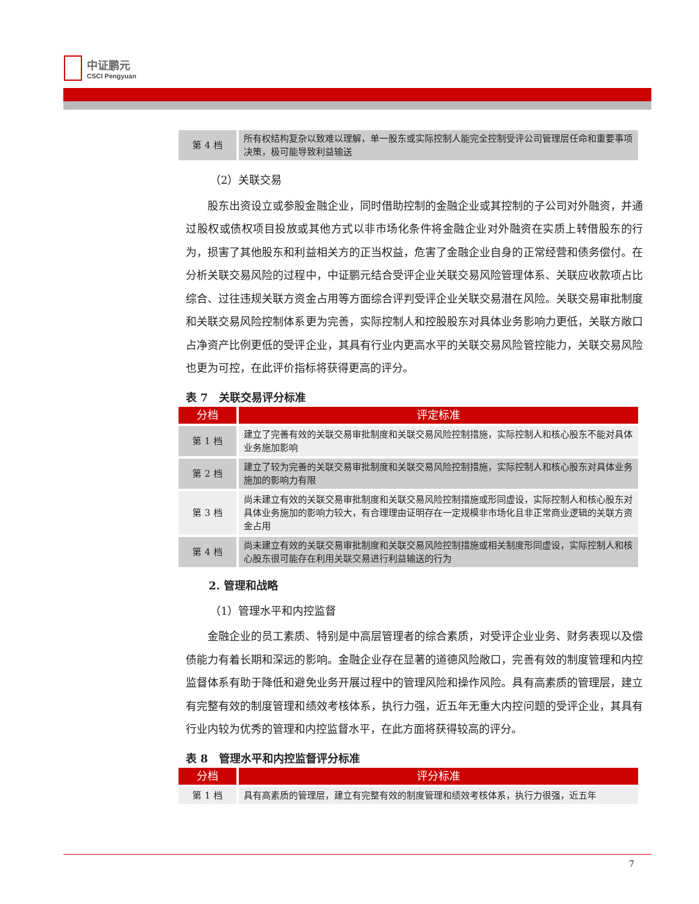中证鹏元
CSCI Pengyuan
| 第 4 档 | 所有权结构复杂以致难以理解，单一股东或实际控制人能完全控制受评公司管理层任命和重要事项决策，极可能导致利益输送 |
（2）关联交易
股东出资设立或参股金融企业，同时借助控制的金融企业或其控制的子公司对外融资，并通过股权或债权项目投放或其他方式以非市场化条件将金融企业对外融资在实质上转借股东的行为，损害了其他股东和利益相关方的正当权益，危害了金融企业自身的正常经营和债务偿付。在分析关联交易风险的过程中，中证鹏元结合受评企业关联交易风险管理体系、关联应收款项占比综合、过往违规关联方资金占用等方面综合评判受评企业关联交易潜在风险。关联交易审批制度和关联交易风险控制体系更为完善，实际控制人和控股股东对具体业务影响力更低，关联方敞口占净资产比例更低的受评企业，其具有行业内更高水平的关联交易风险管控能力，关联交易风险也更为可控，在此评价指标将获得更高的评分。
表 7　关联交易评分标准
| 分档 | 评定标准 |
| --- | --- |
| 第 1 档 | 建立了完善有效的关联交易审批制度和关联交易风险控制措施，实际控制人和核心股东不能对具体业务施加影响 |
| 第 2 档 | 建立了较为完善的关联交易审批制度和关联交易风险控制措施，实际控制人和核心股东对具体业务施加的影响力有限 |
| 第 3 档 | 尚未建立有效的关联交易审批制度和关联交易风险控制措施或形同虚设，实际控制人和核心股东对具体业务施加的影响力较大，有合理理由证明存在一定规模非市场化且非正常商业逻辑的关联方资金占用 |
| 第 4 档 | 尚未建立有效的关联交易审批制度和关联交易风险控制措施或相关制度形同虚设，实际控制人和核心股东很可能存在利用关联交易进行利益输送的行为 |
2. 管理和战略
（1）管理水平和内控监督
金融企业的员工素质、特别是中高层管理者的综合素质，对受评企业业务、财务表现以及偿债能力有着长期和深远的影响。金融企业存在显著的道德风险敞口，完善有效的制度管理和内控监督体系有助于降低和避免业务开展过程中的管理风险和操作风险。具有高素质的管理层，建立有完整有效的制度管理和绩效考核体系，执行力强，近五年无重大内控问题的受评企业，其具有行业内较为优秀的管理和内控监督水平，在此方面将获得较高的评分。
表 8　管理水平和内控监督评分标准
| 分档 | 评分标准 |
| --- | --- |
| 第 1 档 | 具有高素质的管理层，建立有完整有效的制度管理和绩效考核体系，执行力很强，近五年 |
7